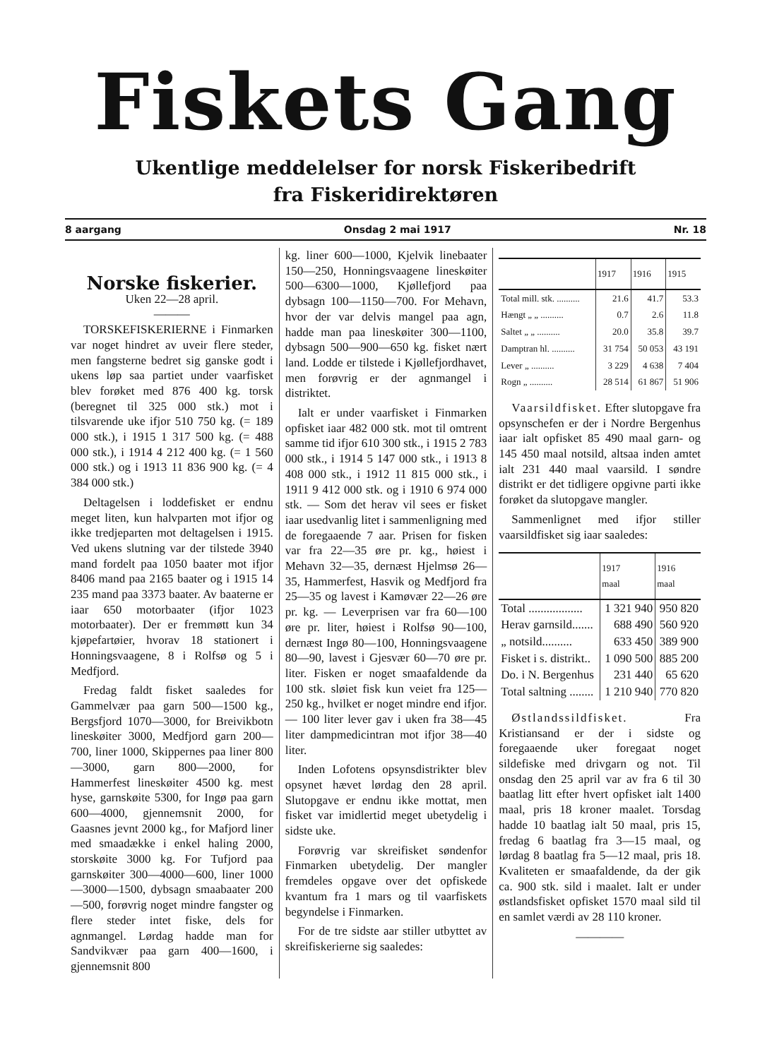Fiskets Gang
Ukentlige meddelelser for norsk Fiskeribedrift
fra Fiskeridirektøren
8 aargang Onsdag 2 mai 1917 Nr. 18
Norske fiskerier.
Uken 22—28 april.
———
TORSKEFISKERIERNE i Finmarken var noget hindret av uveir flere steder, men fangsterne bedret sig ganske godt i ukens løp saa partiet under vaarfisket blev forøket med 876 400 kg. torsk (beregnet til 325 000 stk.) mot i tilsvarende uke ifjor 510 750 kg. (= 189 000 stk.), i 1915 1 317 500 kg. (= 488 000 stk.), i 1914 4 212 400 kg. (= 1 560 000 stk.) og i 1913 11 836 900 kg. (= 4 384 000 stk.)
Deltagelsen i loddefisket er endnu meget liten, kun halvparten mot ifjor og ikke tredjeparten mot deltagelsen i 1915. Ved ukens slutning var der tilstede 3940 mand fordelt paa 1050 baater mot ifjor 8406 mand paa 2165 baater og i 1915 14 235 mand paa 3373 baater. Av baaterne er iaar 650 motorbaater (ifjor 1023 motorbaater). Der er fremmøtt kun 34 kjøpefartøier, hvorav 18 stationert i Honningsvaagene, 8 i Rolfsø og 5 i Medfjord.
Fredag faldt fisket saaledes for Gammelvær paa garn 500—1500 kg., Bergsfjord 1070—3000, for Breivikbotn lineskøiter 3000, Medfjord garn 200—700, liner 1000, Skippernes paa liner 800—3000, garn 800—2000, for Hammerfest lineskøiter 4500 kg. mest hyse, garnskøite 5300, for Ingø paa garn 600—4000, gjennemsnit 2000, for Gaasnes jevnt 2000 kg., for Mafjord liner med smaadække i enkel haling 2000, storskøite 3000 kg. For Tufjord paa garnskøiter 300—4000—600, liner 1000—3000—1500, dybsagn smaabaater 200—500, forøvrig noget mindre fangster og flere steder intet fiske, dels for agnmangel. Lørdag hadde man for Sandvikvær paa garn 400—1600, i gjennemsnit 800
kg. liner 600—1000, Kjelvik linebaater 150—250, Honningsvaagene lineskøiter 500—6300—1000, Kjøllefjord paa dybsagn 100—1150—700. For Mehavn, hvor der var delvis mangel paa agn, hadde man paa lineskøiter 300—1100, dybsagn 500—900—650 kg. fisket nært land. Lodde er tilstede i Kjøllefjordhavet, men forøvrig er der agnmangel i distriktet.
Ialt er under vaarfisket i Finmarken opfisket iaar 482 000 stk. mot til omtrent samme tid ifjor 610 300 stk., i 1915 2 783 000 stk., i 1914 5 147 000 stk., i 1913 8 408 000 stk., i 1912 11 815 000 stk., i 1911 9 412 000 stk. og i 1910 6 974 000 stk. — Som det herav vil sees er fisket iaar usedvanlig litet i sammenligning med de foregaaende 7 aar. Prisen for fisken var fra 22—35 øre pr. kg., høiest i Mehavn 32—35, dernæst Hjelmsø 26—35, Hammerfest, Hasvik og Medfjord fra 25—35 og lavest i Kamøvær 22—26 øre pr. kg. — Leverprisen var fra 60—100 øre pr. liter, høiest i Rolfsø 90—100, dernæst Ingø 80—100, Honningsvaagene 80—90, lavest i Gjesvær 60—70 øre pr. liter. Fisken er noget smaafaldende da 100 stk. sløiet fisk kun veiet fra 125—250 kg., hvilket er noget mindre end ifjor. — 100 liter lever gav i uken fra 38—45 liter dampmedicintran mot ifjor 38—40 liter.
Inden Lofotens opsynsdistrikter blev opsynet hævet lørdag den 28 april. Slutopgave er endnu ikke mottat, men fisket var imidlertid meget ubetydelig i sidste uke.
Forøvrig var skreifisket søndenfor Finmarken ubetydelig. Der mangler fremdeles opgave over det opfiskede kvantum fra 1 mars og til vaarfiskets begyndelse i Finmarken.
For de tre sidste aar stiller utbyttet av skreifiskerierne sig saaledes:
| | 1917 | 1916 | 1915 |
| --- | --- | --- | --- |
| Total mill. stk. .......... | 21.6 | 41.7 | 53.3 |
| Hængt „ „ .......... | 0.7 | 2.6 | 11.8 |
| Saltet „ „ .......... | 20.0 | 35.8 | 39.7 |
| Damptran hl. .......... | 31 754 | 50 053 | 43 191 |
| Lever „ .......... | 3 229 | 4 638 | 7 404 |
| Rogn „ .......... | 28 514 | 61 867 | 51 906 |
Vaarsildfisket. Efter slutopgave fra opsynschefen er der i Nordre Bergenhus iaar ialt opfisket 85 490 maal garn- og 145 450 maal notsild, altsaa inden amtet ialt 231 440 maal vaarsild. I søndre distrikt er det tidligere opgivne parti ikke forøket da slutopgave mangler.
Sammenlignet med ifjor stiller vaarsildfisket sig iaar saaledes:
| | 1917 maal | 1916 maal |
| --- | --- | --- |
| Total .................. | 1 321 940 | 950 820 |
| Herav garnsild....... | 688 490 | 560 920 |
| „ notsild.......... | 633 450 | 389 900 |
| Fisket i s. distrikt.. | 1 090 500 | 885 200 |
| Do. i N. Bergenhus | 231 440 | 65 620 |
| Total saltning ........ | 1 210 940 | 770 820 |
Østlandssildfisket. Fra Kristiansand er der i sidste og foregaaende uker foregaat noget sildefiske med drivgarn og not. Til onsdag den 25 april var av fra 6 til 30 baatlag litt efter hvert opfisket ialt 1400 maal, pris 18 kroner maalet. Torsdag hadde 10 baatlag ialt 50 maal, pris 15, fredag 6 baatlag fra 3—15 maal, og lørdag 8 baatlag fra 5—12 maal, pris 18. Kvaliteten er smaafaldende, da der gik ca. 900 stk. sild i maalet. Ialt er under østlandsfisket opfisket 1570 maal sild til en samlet værdi av 28 110 kroner.
————